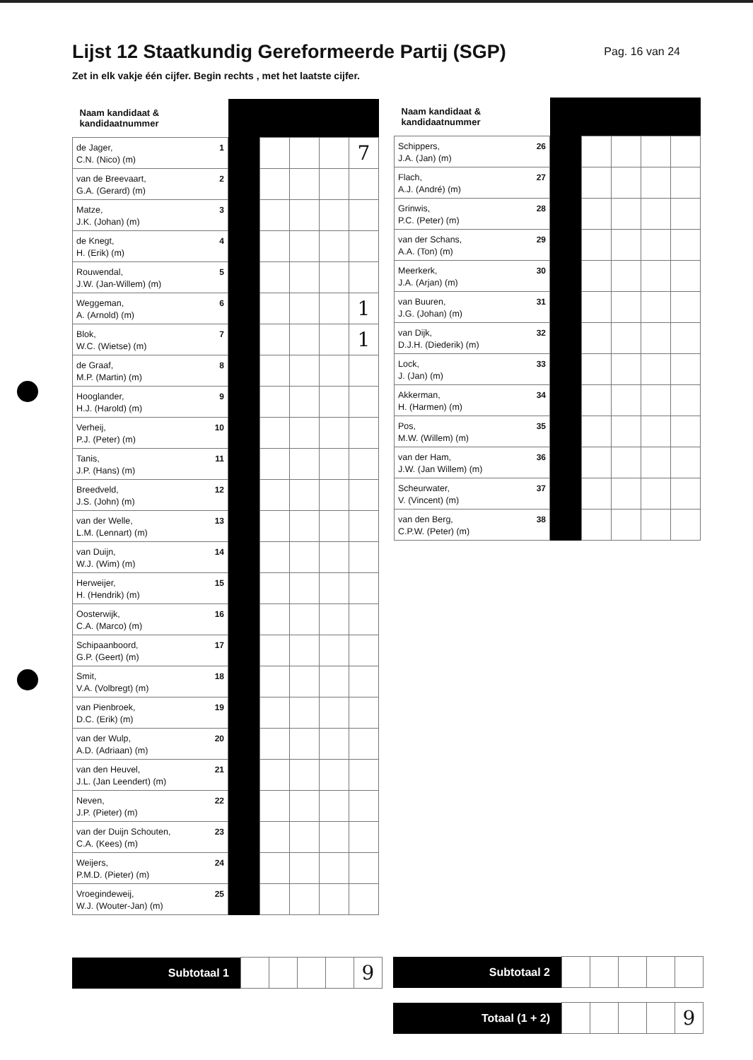Lijst 12 Staatkundig Gereformeerde Partij (SGP)
Pag. 16 van 24
Zet in elk vakje één cijfer. Begin rechts , met het laatste cijfer.
| Naam kandidaat & kandidaatnummer | | | | | |
| --- | --- | --- | --- | --- | --- |
| 1 de Jager, C.N. (Nico) (m) | | | | | 7 |
| 2 van de Breevaart, G.A. (Gerard) (m) | | | | | |
| 3 Matze, J.K. (Johan) (m) | | | | | |
| 4 de Knegt, H. (Erik) (m) | | | | | |
| 5 Rouwendal, J.W. (Jan-Willem) (m) | | | | | |
| 6 Weggeman, A. (Arnold) (m) | | | | | 1 |
| 7 Blok, W.C. (Wietse) (m) | | | | | 1 |
| 8 de Graaf, M.P. (Martin) (m) | | | | | |
| 9 Hooglander, H.J. (Harold) (m) | | | | | |
| 10 Verheij, P.J. (Peter) (m) | | | | | |
| 11 Tanis, J.P. (Hans) (m) | | | | | |
| 12 Breedveld, J.S. (John) (m) | | | | | |
| 13 van der Welle, L.M. (Lennart) (m) | | | | | |
| 14 van Duijn, W.J. (Wim) (m) | | | | | |
| 15 Herweijer, H. (Hendrik) (m) | | | | | |
| 16 Oosterwijk, C.A. (Marco) (m) | | | | | |
| 17 Schipaanboord, G.P. (Geert) (m) | | | | | |
| 18 Smit, V.A. (Volbregt) (m) | | | | | |
| 19 van Pienbroek, D.C. (Erik) (m) | | | | | |
| 20 van der Wulp, A.D. (Adriaan) (m) | | | | | |
| 21 van den Heuvel, J.L. (Jan Leendert) (m) | | | | | |
| 22 Neven, J.P. (Pieter) (m) | | | | | |
| 23 van der Duijn Schouten, C.A. (Kees) (m) | | | | | |
| 24 Weijers, P.M.D. (Pieter) (m) | | | | | |
| 25 Vroegindeweij, W.J. (Wouter-Jan) (m) | | | | | |
| Naam kandidaat & kandidaatnummer | | | | | |
| --- | --- | --- | --- | --- | --- |
| 26 Schippers, J.A. (Jan) (m) | | | | | |
| 27 Flach, A.J. (André) (m) | | | | | |
| 28 Grinwis, P.C. (Peter) (m) | | | | | |
| 29 van der Schans, A.A. (Ton) (m) | | | | | |
| 30 Meerkerk, J.A. (Arjan) (m) | | | | | |
| 31 van Buuren, J.G. (Johan) (m) | | | | | |
| 32 van Dijk, D.J.H. (Diederik) (m) | | | | | |
| 33 Lock, J. (Jan) (m) | | | | | |
| 34 Akkerman, H. (Harmen) (m) | | | | | |
| 35 Pos, M.W. (Willem) (m) | | | | | |
| 36 van der Ham, J.W. (Jan Willem) (m) | | | | | |
| 37 Scheurwater, V. (Vincent) (m) | | | | | |
| 38 van den Berg, C.P.W. (Peter) (m) | | | | | |
| Subtotaal 1 | | | | | 9 |
| Subtotaal 2 | | | | | |
| Totaal (1 + 2) | | | | | 9 |